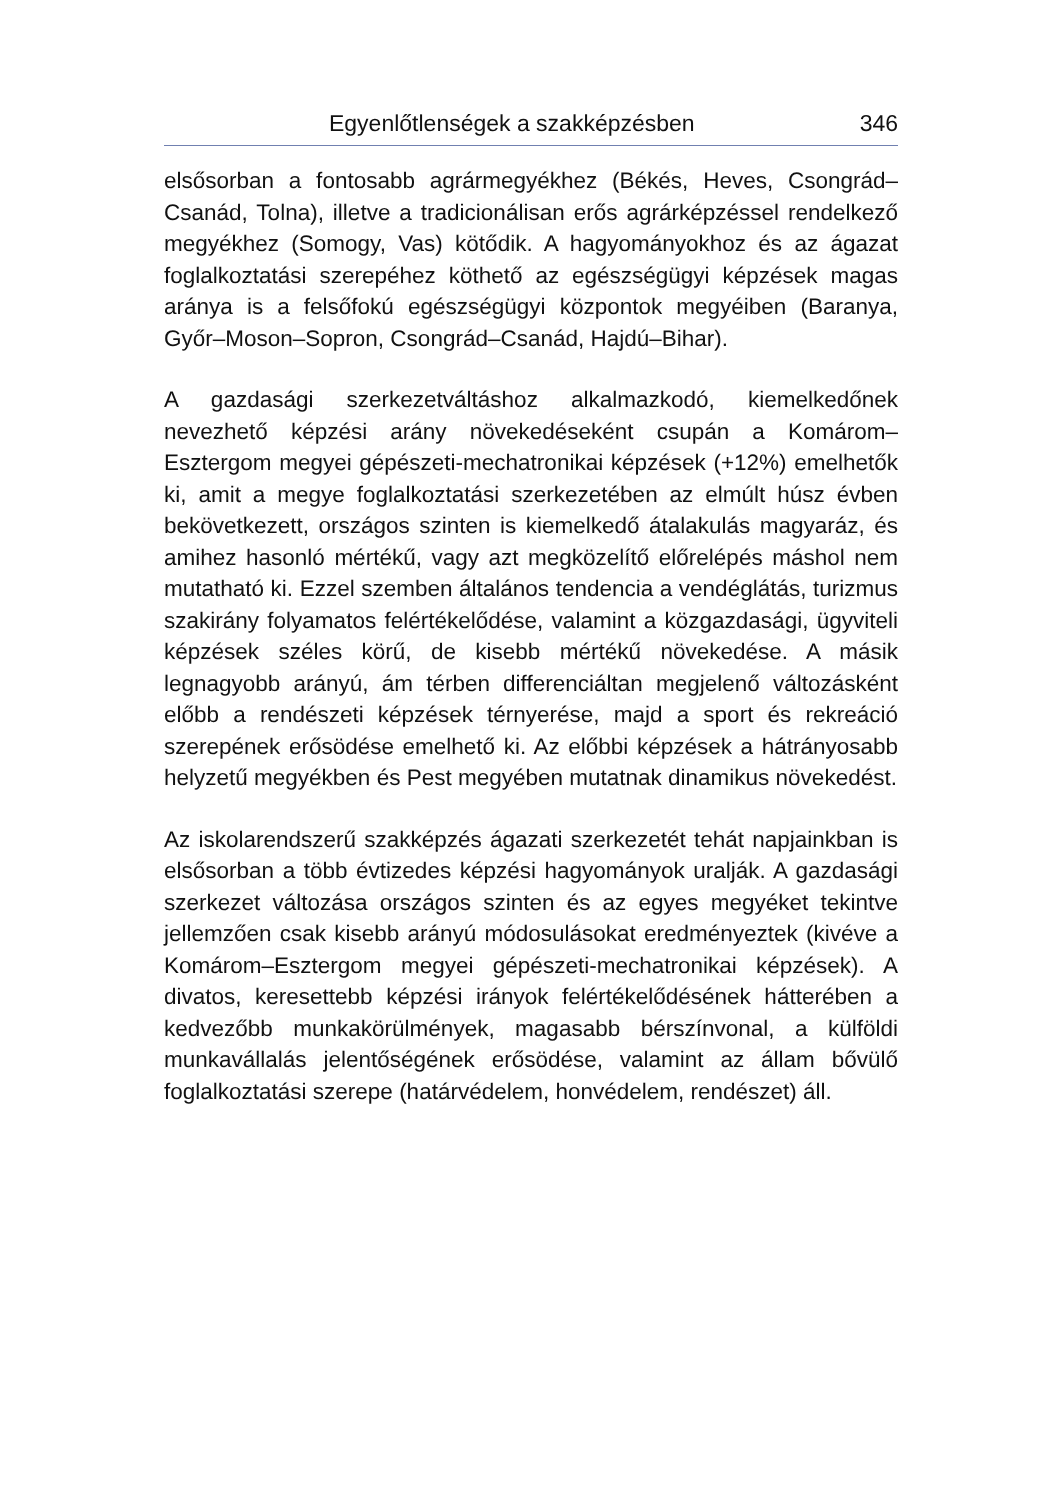Egyenlőtlenségek a szakképzésben 346
elsősorban a fontosabb agrármegyékhez (Békés, Heves, Csongrád–Csanád, Tolna), illetve a tradicionálisan erős agrárképzéssel rendelkező megyékhez (Somogy, Vas) kötődik. A hagyományokhoz és az ágazat foglalkoztatási szerepéhez köthető az egészségügyi képzések magas aránya is a felsőfokú egészségügyi központok megyéiben (Baranya, Győr–Moson–Sopron, Csongrád–Csanád, Hajdú–Bihar).
A gazdasági szerkezetváltáshoz alkalmazkodó, kiemelkedőnek nevezhető képzési arány növekedéseként csupán a Komárom–Esztergom megyei gépészeti-mechatronikai képzések (+12%) emelhetők ki, amit a megye foglalkoztatási szerkezetében az elmúlt húsz évben bekövetkezett, országos szinten is kiemelkedő átalakulás magyaráz, és amihez hasonló mértékű, vagy azt megközelítő előrelépés máshol nem mutatható ki. Ezzel szemben általános tendencia a vendéglátás, turizmus szakirány folyamatos felértékelődése, valamint a közgazdasági, ügyviteli képzések széles körű, de kisebb mértékű növekedése. A másik legnagyobb arányú, ám térben differenciáltan megjelenő változásként előbb a rendészeti képzések térnyerése, majd a sport és rekreáció szerepének erősödése emelhető ki. Az előbbi képzések a hátrányosabb helyzetű megyékben és Pest megyében mutatnak dinamikus növekedést.
Az iskolarendszerű szakképzés ágazati szerkezetét tehát napjainkban is elsősorban a több évtizedes képzési hagyományok uralják. A gazdasági szerkezet változása országos szinten és az egyes megyéket tekintve jellemzően csak kisebb arányú módosulásokat eredményeztek (kivéve a Komárom–Esztergom megyei gépészeti-mechatronikai képzések). A divatos, keresettebb képzési irányok felértékelődésének hátterében a kedvezőbb munkakörülmények, magasabb bérszínvonal, a külföldi munkavállalás jelentőségének erősödése, valamint az állam bővülő foglalkoztatási szerepe (határvédelem, honvédelem, rendészet) áll.